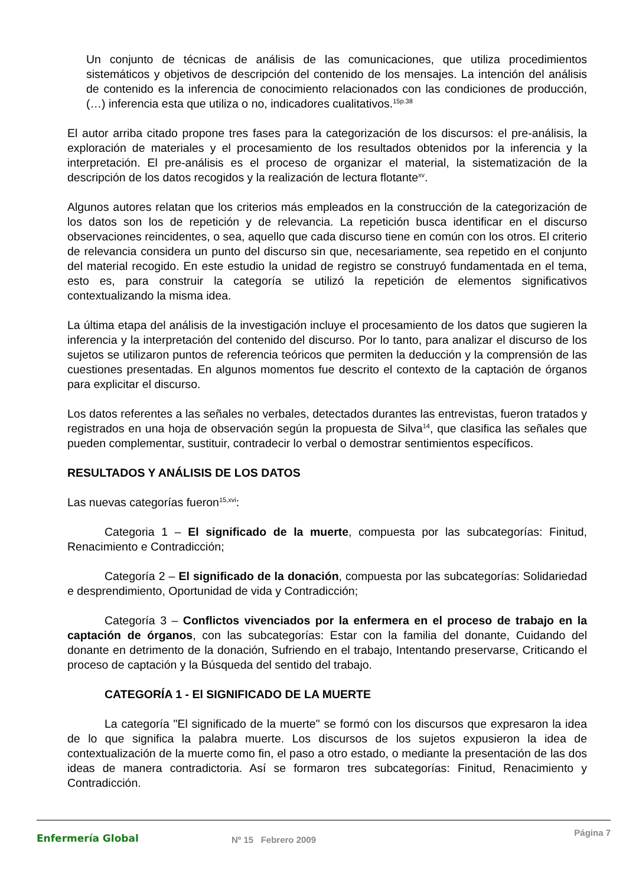Un conjunto de técnicas de análisis de las comunicaciones, que utiliza procedimientos sistemáticos y objetivos de descripción del contenido de los mensajes. La intención del análisis de contenido es la inferencia de conocimiento relacionados con las condiciones de producción, (…) inferencia esta que utiliza o no, indicadores cualitativos.<sup>15p.38</sup>
El autor arriba citado propone tres fases para la categorización de los discursos: el pre-análisis, la exploración de materiales y el procesamiento de los resultados obtenidos por la inferencia y la interpretación. El pre-análisis es el proceso de organizar el material, la sistematización de la descripción de los datos recogidos y la realización de lectura flotante<sup>xv</sup>.
Algunos autores relatan que los criterios más empleados en la construcción de la categorización de los datos son los de repetición y de relevancia. La repetición busca identificar en el discurso observaciones reincidentes, o sea, aquello que cada discurso tiene en común con los otros. El criterio de relevancia considera un punto del discurso sin que, necesariamente, sea repetido en el conjunto del material recogido. En este estudio la unidad de registro se construyó fundamentada en el tema, esto es, para construir la categoría se utilizó la repetición de elementos significativos contextualizando la misma idea.
La última etapa del análisis de la investigación incluye el procesamiento de los datos que sugieren la inferencia y la interpretación del contenido del discurso. Por lo tanto, para analizar el discurso de los sujetos se utilizaron puntos de referencia teóricos que permiten la deducción y la comprensión de las cuestiones presentadas. En algunos momentos fue descrito el contexto de la captación de órganos para explicitar el discurso.
Los datos referentes a las señales no verbales, detectados durantes las entrevistas, fueron tratados y registrados en una hoja de observación según la propuesta de Silva<sup>14</sup>, que clasifica las señales que pueden complementar, sustituir, contradecir lo verbal o demostrar sentimientos específicos.
RESULTADOS Y ANÁLISIS DE LOS DATOS
Las nuevas categorías fueron<sup>15,xvi</sup>:
Categoria 1 – El significado de la muerte, compuesta por las subcategorías: Finitud, Renacimiento e Contradicción;
Categoría 2 – El significado de la donación, compuesta por las subcategorías: Solidariedad e desprendimiento, Oportunidad de vida y Contradicción;
Categoría 3 – Conflictos vivenciados por la enfermera en el proceso de trabajo en la captación de órganos, con las subcategorías: Estar con la familia del donante, Cuidando del donante en detrimento de la donación, Sufriendo en el trabajo, Intentando preservarse, Criticando el proceso de captación y la Búsqueda del sentido del trabajo.
CATEGORÍA 1 - El SIGNIFICADO DE LA MUERTE
La categoría "El significado de la muerte" se formó con los discursos que expresaron la idea de lo que significa la palabra muerte. Los discursos de los sujetos expusieron la idea de contextualización de la muerte como fin, el paso a otro estado, o mediante la presentación de las dos ideas de manera contradictoria. Así se formaron tres subcategorías: Finitud, Renacimiento y Contradicción.
Enfermería Global Nº 15 Febrero 2009 Página 7